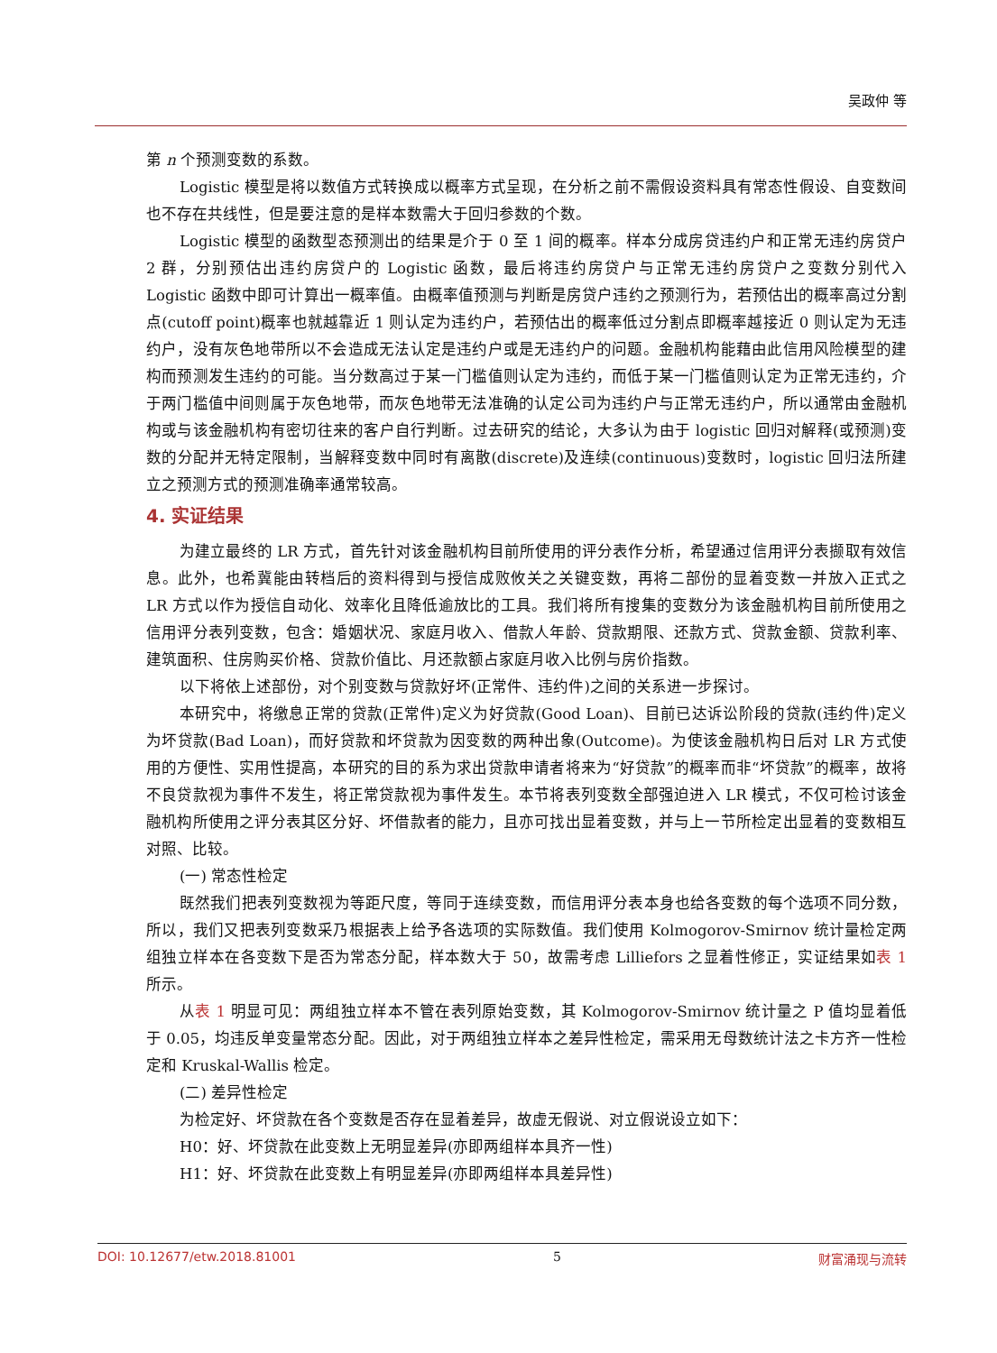吴政仲 等
第 n 个预测变数的系数。
Logistic 模型是将以数值方式转换成以概率方式呈现，在分析之前不需假设资料具有常态性假设、自变数间也不存在共线性，但是要注意的是样本数需大于回归参数的个数。
Logistic 模型的函数型态预测出的结果是介于 0 至 1 间的概率。样本分成房贷违约户和正常无违约房贷户 2 群，分别预估出违约房贷户的 Logistic 函数，最后将违约房贷户与正常无违约房贷户之变数分别代入 Logistic 函数中即可计算出一概率值。由概率值预测与判断是房贷户违约之预测行为，若预估出的概率高过分割点(cutoff point)概率也就越靠近 1 则认定为违约户，若预估出的概率低过分割点即概率越接近 0 则认定为无违约户，没有灰色地带所以不会造成无法认定是违约户或是无违约户的问题。金融机构能藉由此信用风险模型的建构而预测发生违约的可能。当分数高过于某一门槛值则认定为违约，而低于某一门槛值则认定为正常无违约，介于两门槛值中间则属于灰色地带，而灰色地带无法准确的认定公司为违约户与正常无违约户，所以通常由金融机构或与该金融机构有密切往来的客户自行判断。过去研究的结论，大多认为由于 logistic 回归对解释(或预测)变数的分配并无特定限制，当解释变数中同时有离散(discrete)及连续(continuous)变数时，logistic 回归法所建立之预测方式的预测准确率通常较高。
4. 实证结果
为建立最终的 LR 方式，首先针对该金融机构目前所使用的评分表作分析，希望通过信用评分表撷取有效信息。此外，也希冀能由转档后的资料得到与授信成败攸关之关键变数，再将二部份的显着变数一并放入正式之 LR 方式以作为授信自动化、效率化且降低逾放比的工具。我们将所有搜集的变数分为该金融机构目前所使用之信用评分表列变数，包含：婚姻状况、家庭月收入、借款人年龄、贷款期限、还款方式、贷款金额、贷款利率、建筑面积、住房购买价格、贷款价值比、月还款额占家庭月收入比例与房价指数。
以下将依上述部份，对个别变数与贷款好坏(正常件、违约件)之间的关系进一步探讨。
本研究中，将缴息正常的贷款(正常件)定义为好贷款(Good Loan)、目前已达诉讼阶段的贷款(违约件)定义为坏贷款(Bad Loan)，而好贷款和坏贷款为因变数的两种出象(Outcome)。为使该金融机构日后对 LR 方式使用的方便性、实用性提高，本研究的目的系为求出贷款申请者将来为“好贷款”的概率而非“坏贷款”的概率，故将不良贷款视为事件不发生，将正常贷款视为事件发生。本节将表列变数全部强迫进入 LR 模式，不仅可检讨该金融机构所使用之评分表其区分好、坏借款者的能力，且亦可找出显着变数，并与上一节所检定出显着的变数相互对照、比较。
(一) 常态性检定
既然我们把表列变数视为等距尺度，等同于连续变数，而信用评分表本身也给各变数的每个选项不同分数，所以，我们又把表列变数采乃根据表上给予各选项的实际数值。我们使用 Kolmogorov-Smirnov 统计量检定两组独立样本在各变数下是否为常态分配，样本数大于 50，故需考虑 Lilliefors 之显着性修正，实证结果如表 1 所示。
从表 1 明显可见：两组独立样本不管在表列原始变数，其 Kolmogorov-Smirnov 统计量之 P 值均显着低于 0.05，均违反单变量常态分配。因此，对于两组独立样本之差异性检定，需采用无母数统计法之卡方齐一性检定和 Kruskal-Wallis 检定。
(二) 差异性检定
为检定好、坏贷款在各个变数是否存在显着差异，故虚无假说、对立假说设立如下：
H0：好、坏贷款在此变数上无明显差异(亦即两组样本具齐一性)
H1：好、坏贷款在此变数上有明显差异(亦即两组样本具差异性)
DOI: 10.12677/etw.2018.81001 5 财富涌现与流转